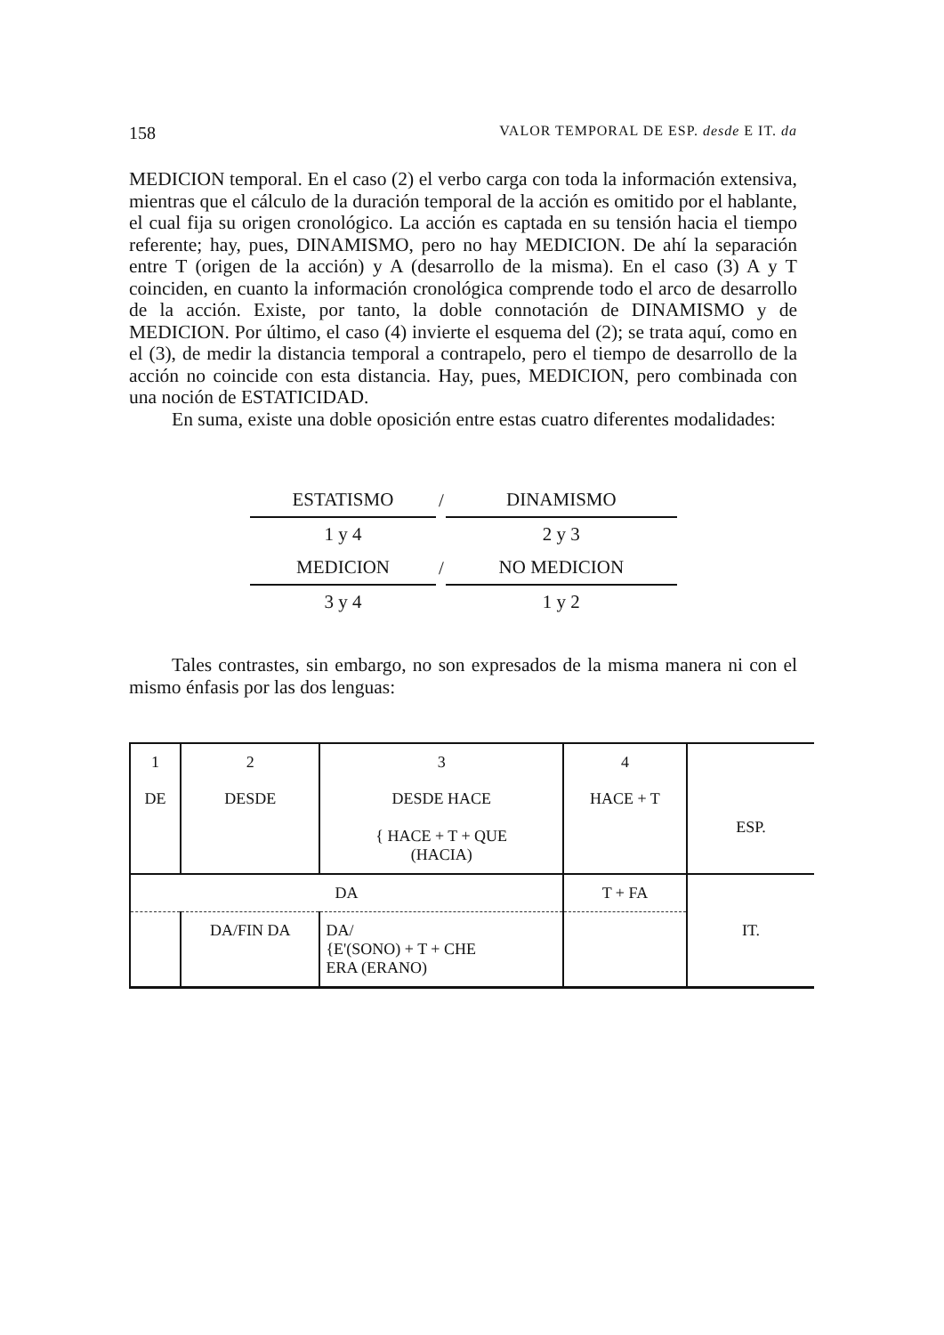158 VALOR TEMPORAL DE ESP. desde E IT. da
MEDICION temporal. En el caso (2) el verbo carga con toda la información extensiva, mientras que el cálculo de la duración temporal de la acción es omitido por el hablante, el cual fija su origen cronológico. La acción es captada en su tensión hacia el tiempo referente; hay, pues, DINAMISMO, pero no hay MEDICION. De ahí la separación entre T (origen de la acción) y A (desarrollo de la misma). En el caso (3) A y T coinciden, en cuanto la información cronológica comprende todo el arco de desarrollo de la acción. Existe, por tanto, la doble connotación de DINAMISMO y de MEDICION. Por último, el caso (4) invierte el esquema del (2); se trata aquí, como en el (3), de medir la distancia temporal a contrapelo, pero el tiempo de desarrollo de la acción no coincide con esta distancia. Hay, pues, MEDICION, pero combinada con una noción de ESTATICIDAD.
En suma, existe una doble oposición entre estas cuatro diferentes modalidades:
| ESTATISMO | / | DINAMISMO |
| 1 y 4 | | 2 y 3 |
| MEDICION | / | NO MEDICION |
| 3 y 4 | | 1 y 2 |
Tales contrastes, sin embargo, no son expresados de la misma manera ni con el mismo énfasis por las dos lenguas:
| 1 | 2 | 3 | 4 | |
| DE | DESDE | DESDE HACE { HACE + T + QUE (HACIA) | HACE + T | ESP. |
| DA | | | T + FA | IT. |
| | DA/FIN DA | DA/ {E'(SONO) + T + CHE ERA (ERANO) | | |